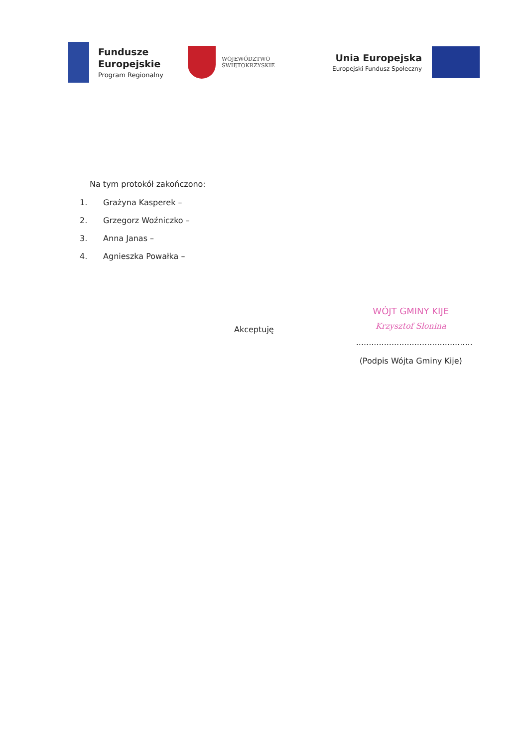Fundusze
Europejskie
Program Regionalny
WOJEWÓDZTWO
ŚWIĘTOKRZYSKIE
Unia Europejska
Europejski Fundusz Społeczny
Na tym protokół zakończono:
1. Grażyna Kasperek –
2. Grzegorz Woźniczko –
3. Anna Janas –
4. Agnieszka Powałka –
Akceptuję
WÓJT GMINY KIJE
Krzysztof Słonina
..............................................
(Podpis Wójta Gminy Kije)